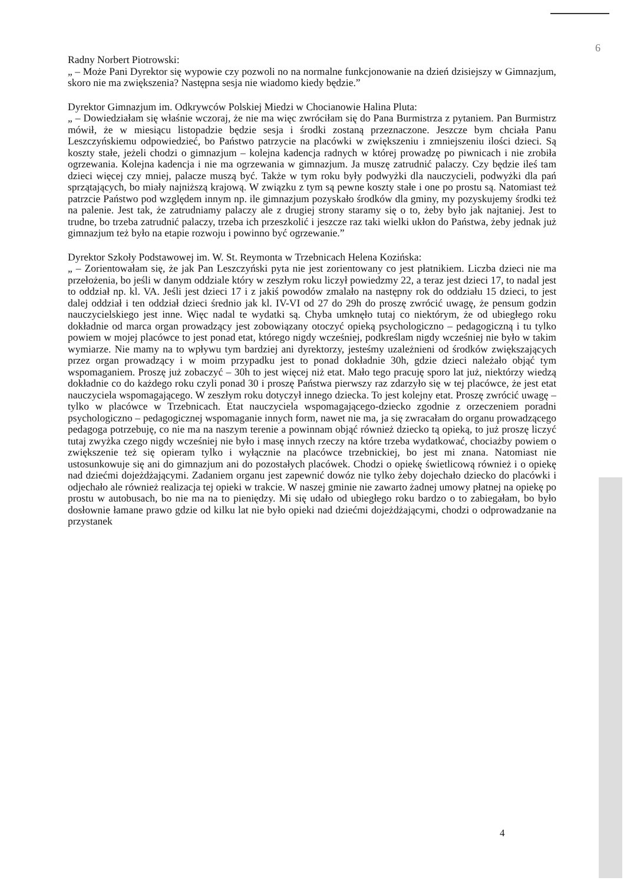6
Radny Norbert Piotrowski:
„ – Może Pani Dyrektor się wypowie czy pozwoli no na normalne funkcjonowanie na dzień dzisiejszy w Gimnazjum, skoro nie ma zwiększenia? Następna sesja nie wiadomo kiedy będzie.”
Dyrektor Gimnazjum im. Odkrywców Polskiej Miedzi w Chocianowie Halina Pluta:
„ – Dowiedziałam się właśnie wczoraj, że nie ma więc zwróciłam się do Pana Burmistrza z pytaniem. Pan Burmistrz mówił, że w miesiącu listopadzie będzie sesja i środki zostaną przeznaczone. Jeszcze bym chciała Panu Leszczyńskiemu odpowiedzieć, bo Państwo patrzycie na placówki w zwiększeniu i zmniejszeniu ilości dzieci. Są koszty stałe, jeżeli chodzi o gimnazjum – kolejna kadencja radnych w której prowadzę po piwnicach i nie zrobiła ogrzewania. Kolejna kadencja i nie ma ogrzewania w gimnazjum. Ja muszę zatrudnić palaczy. Czy będzie ileś tam dzieci więcej czy mniej, palacze muszą być. Także w tym roku były podwyżki dla nauczycieli, podwyżki dla pań sprzątających, bo miały najniższą krajową. W związku z tym są pewne koszty stałe i one po prostu są. Natomiast też patrzcie Państwo pod względem innym np. ile gimnazjum pozyskało środków dla gminy, my pozyskujemy środki też na palenie. Jest tak, że zatrudniamy palaczy ale z drugiej strony staramy się o to, żeby było jak najtaniej. Jest to trudne, bo trzeba zatrudnić palaczy, trzeba ich przeszkolić i jeszcze raz taki wielki ukłon do Państwa, żeby jednak już gimnazjum też było na etapie rozwoju i powinno być ogrzewanie.”
Dyrektor Szkoły Podstawowej im. W. St. Reymonta w Trzebnicach Helena Kozińska:
„ – Zorientowałam się, że jak Pan Leszczyński pyta nie jest zorientowany co jest płatnikiem. Liczba dzieci nie ma przełożenia, bo jeśli w danym oddziale który w zeszłym roku liczył powiedzmy 22, a teraz jest dzieci 17, to nadal jest to oddział np. kl. VA. Jeśli jest dzieci 17 i z jakiś powodów zmalało na następny rok do oddziału 15 dzieci, to jest dalej oddział i ten oddział dzieci średnio jak kl. IV-VI od 27 do 29h do proszę zwrócić uwagę, że pensum godzin nauczycielskiego jest inne. Więc nadal te wydatki są. Chyba umknęło tutaj co niektórym, że od ubiegłego roku dokładnie od marca organ prowadzący jest zobowiązany otoczyć opieką psychologiczno – pedagogiczną i tu tylko powiem w mojej placówce to jest ponad etat, którego nigdy wcześniej, podkreślam nigdy wcześniej nie było w takim wymiarze. Nie mamy na to wpływu tym bardziej ani dyrektorzy, jesteśmy uzależnieni od środków zwiększających przez organ prowadzący i w moim przypadku jest to ponad dokładnie 30h, gdzie dzieci należało objąć tym wspomaganiem. Proszę już zobaczyć – 30h to jest więcej niż etat. Mało tego pracuję sporo lat już, niektórzy wiedzą dokładnie co do każdego roku czyli ponad 30 i proszę Państwa pierwszy raz zdarzyło się w tej placówce, że jest etat nauczyciela wspomagającego. W zeszłym roku dotyczył innego dziecka. To jest kolejny etat. Proszę zwrócić uwagę – tylko w placówce w Trzebnicach. Etat nauczyciela wspomagającego-dziecko zgodnie z orzeczeniem poradni psychologiczno – pedagogicznej wspomaganie innych form, nawet nie ma, ja się zwracałam do organu prowadzącego pedagoga potrzebuję, co nie ma na naszym terenie a powinnam objąć również dziecko tą opieką, to już proszę liczyć tutaj zwyżka czego nigdy wcześniej nie było i masę innych rzeczy na które trzeba wydatkować, chociażby powiem o zwiększenie też się opieram tylko i wyłącznie na placówce trzebnickiej, bo jest mi znana. Natomiast nie ustosunkowuje się ani do gimnazjum ani do pozostałych placówek. Chodzi o opiekę świetlicową również i o opiekę nad dziećmi dojeżdżającymi. Zadaniem organu jest zapewnić dowóz nie tylko żeby dojechało dziecko do placówki i odjechało ale również realizacja tej opieki w trakcie. W naszej gminie nie zawarto żadnej umowy płatnej na opiekę po prostu w autobusach, bo nie ma na to pieniędzy. Mi się udało od ubiegłego roku bardzo o to zabiegałam, bo było dosłownie łamane prawo gdzie od kilku lat nie było opieki nad dziećmi dojeżdżającymi, chodzi o odprowadzanie na przystanek
4